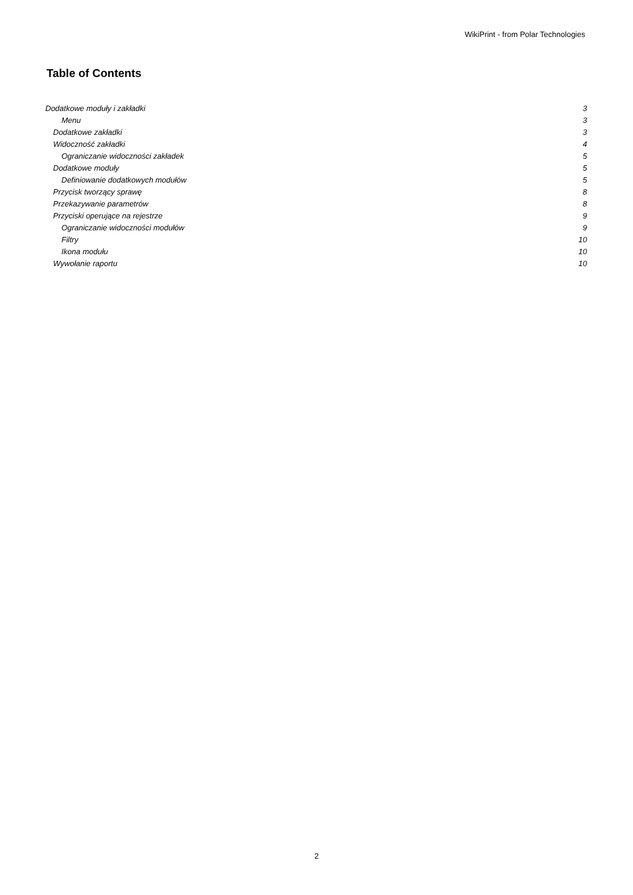WikiPrint - from Polar Technologies
Table of Contents
Dodatkowe moduły i zakładki 3
Menu 3
Dodatkowe zakładki 3
Widoczność zakładki 4
Ograniczanie widoczności zakładek 5
Dodatkowe moduły 5
Definiowanie dodatkowych modułów 5
Przycisk tworzący sprawę 8
Przekazywanie parametrów 8
Przyciski operujące na rejestrze 9
Ograniczanie widoczności modułów 9
Filtry 10
Ikona modułu 10
Wywołanie raportu 10
2